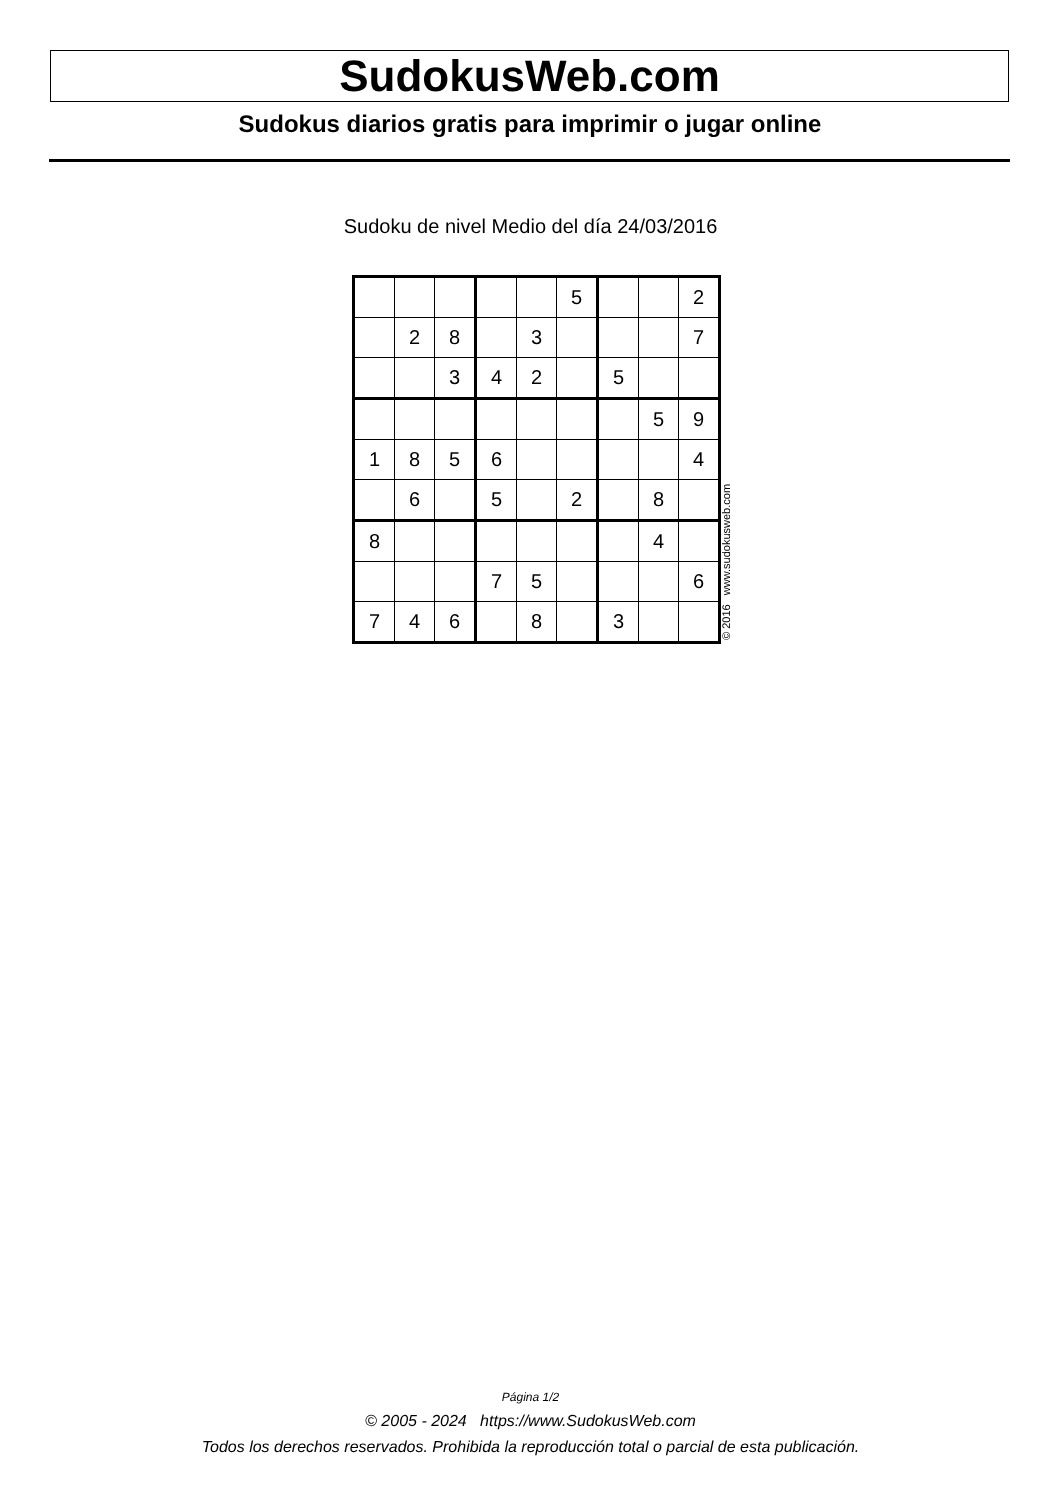SudokusWeb.com
Sudokus diarios gratis para imprimir o jugar online
Sudoku de nivel Medio del día 24/03/2016
| | | | | | 5 | | | 2 |
| | 2 | 8 | | 3 | | | | 7 |
| | | 3 | 4 | 2 | | 5 | | |
| | | | | | | | 5 | 9 |
| 1 | 8 | 5 | 6 | | | | | 4 |
| | 6 | | 5 | | 2 | | 8 | |
| 8 | | | | | | | 4 | |
| | | | 7 | 5 | | | | 6 |
| 7 | 4 | 6 | | 8 | | 3 | | |
© 2016 www.sudokusweb.com
Página 1/2
© 2005 - 2024 https://www.SudokusWeb.com
Todos los derechos reservados. Prohibida la reproducción total o parcial de esta publicación.